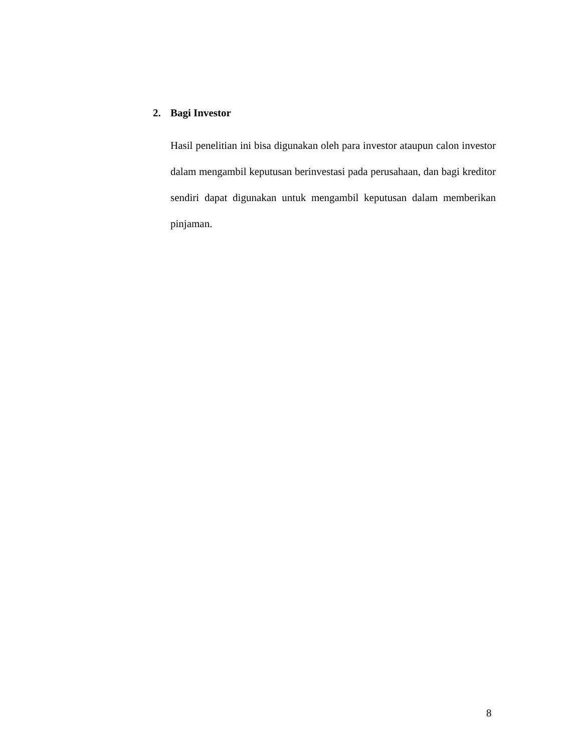2. Bagi Investor
Hasil penelitian ini bisa digunakan oleh para investor ataupun calon investor dalam mengambil keputusan berinvestasi pada perusahaan, dan bagi kreditor sendiri dapat digunakan untuk mengambil keputusan dalam memberikan pinjaman.
8